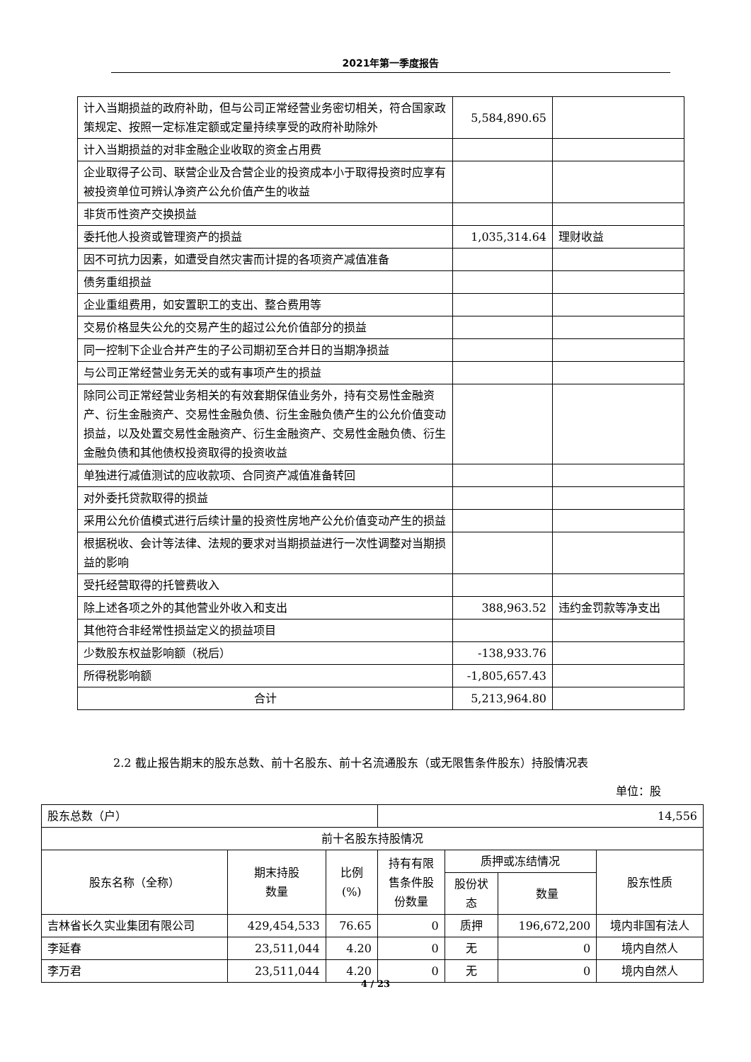2021年第一季度报告
| 计入当期损益的政府补助，但与公司正常经营业务密切相关，符合国家政策规定、按照一定标准定额或定量持续享受的政府补助除外 | 5,584,890.65 | |
| 计入当期损益的对非金融企业收取的资金占用费 | | |
| 企业取得子公司、联营企业及合营企业的投资成本小于取得投资时应享有被投资单位可辨认净资产公允价值产生的收益 | | |
| 非货币性资产交换损益 | | |
| 委托他人投资或管理资产的损益 | 1,035,314.64 | 理财收益 |
| 因不可抗力因素，如遭受自然灾害而计提的各项资产减值准备 | | |
| 债务重组损益 | | |
| 企业重组费用，如安置职工的支出、整合费用等 | | |
| 交易价格显失公允的交易产生的超过公允价值部分的损益 | | |
| 同一控制下企业合并产生的子公司期初至合并日的当期净损益 | | |
| 与公司正常经营业务无关的或有事项产生的损益 | | |
| 除同公司正常经营业务相关的有效套期保值业务外，持有交易性金融资产、衍生金融资产、交易性金融负债、衍生金融负债产生的公允价值变动损益，以及处置交易性金融资产、衍生金融资产、交易性金融负债、衍生金融负债和其他债权投资取得的投资收益 | | |
| 单独进行减值测试的应收款项、合同资产减值准备转回 | | |
| 对外委托贷款取得的损益 | | |
| 采用公允价值模式进行后续计量的投资性房地产公允价值变动产生的损益 | | |
| 根据税收、会计等法律、法规的要求对当期损益进行一次性调整对当期损益的影响 | | |
| 受托经营取得的托管费收入 | | |
| 除上述各项之外的其他营业外收入和支出 | 388,963.52 | 违约金罚款等净支出 |
| 其他符合非经常性损益定义的损益项目 | | |
| 少数股东权益影响额（税后） | -138,933.76 | |
| 所得税影响额 | -1,805,657.43 | |
| 合计 | 5,213,964.80 | |
2.2 截止报告期末的股东总数、前十名股东、前十名流通股东（或无限售条件股东）持股情况表
单位：股
| 股东总数（户） | | | 14,556 | | | |
| 前十名股东持股情况 | | | | | | |
| 股东名称（全称） | 期末持股 数量 | 比例 (%) | 持有有限 售条件股 份数量 | 质押或冻结情况 | | 股东性质 |
| | | | | 股份状 态 | 数量 | |
| 吉林省长久实业集团有限公司 | 429,454,533 | 76.65 | 0 | 质押 | 196,672,200 | 境内非国有法人 |
| 李延春 | 23,511,044 | 4.20 | 0 | 无 | 0 | 境内自然人 |
| 李万君 | 23,511,044 | 4.20 | 0 | 无 | 0 | 境内自然人 |
4 / 23